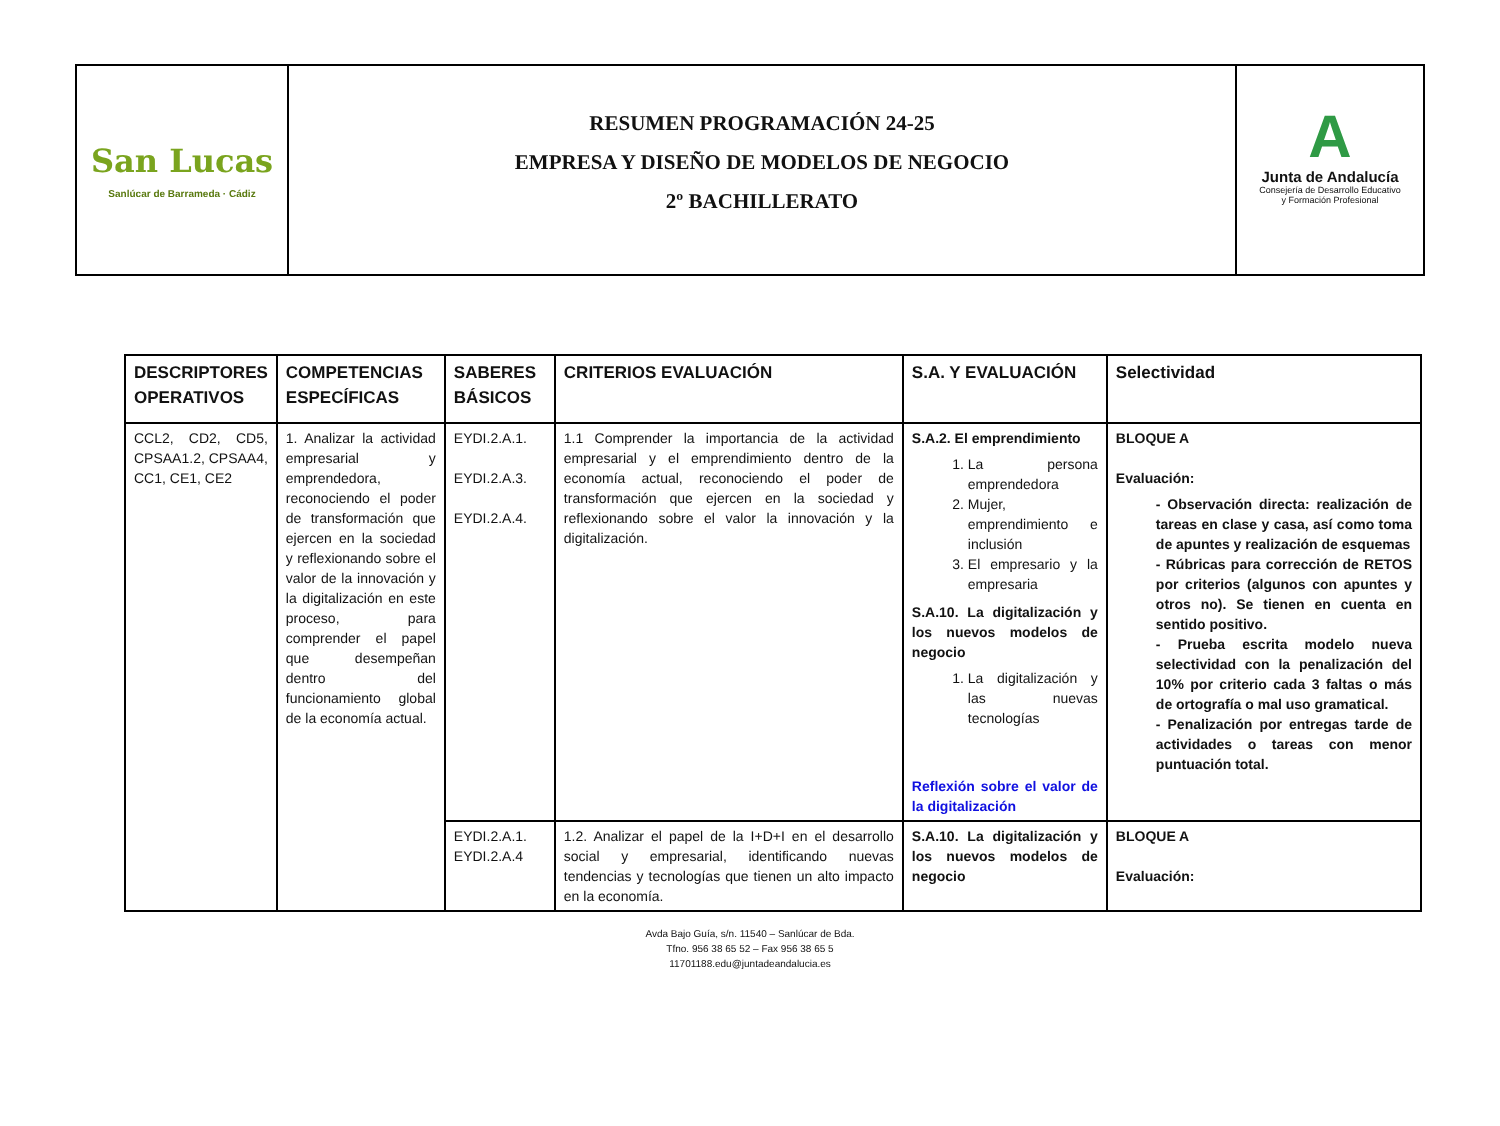San Lucas
Sanlúcar de Barrameda · Cádiz
RESUMEN PROGRAMACIÓN 24-25
EMPRESA Y DISEÑO DE MODELOS DE NEGOCIO
2º BACHILLERATO
A
Junta de Andalucía
Consejería de Desarrollo Educativo
y Formación Profesional
| DESCRIPTORES OPERATIVOS | COMPETENCIAS ESPECÍFICAS | SABERES BÁSICOS | CRITERIOS EVALUACIÓN | S.A. Y EVALUACIÓN | Selectividad |
| --- | --- | --- | --- | --- | --- |
| CCL2, CD2, CD5, CPSAA1.2, CPSAA4, CC1, CE1, CE2 | 1. Analizar la actividad empresarial y emprendedora, reconociendo el poder de transformación que ejercen en la sociedad y reflexionando sobre el valor de la innovación y la digitalización en este proceso, para comprender el papel que desempeñan dentro del funcionamiento global de la economía actual. | EYDI.2.A.1. EYDI.2.A.3. EYDI.2.A.4. | 1.1 Comprender la importancia de la actividad empresarial y el emprendimiento dentro de la economía actual, reconociendo el poder de transformación que ejercen en la sociedad y reflexionando sobre el valor la innovación y la digitalización. | S.A.2. El emprendimiento 1. La persona emprendedora 2. Mujer, emprendimiento e inclusión 3. El empresario y la empresaria S.A.10. La digitalización y los nuevos modelos de negocio 1. La digitalización y las nuevas tecnologías Reflexión sobre el valor de la digitalización | BLOQUE A Evaluación: - Observación directa: realización de tareas en clase y casa, así como toma de apuntes y realización de esquemas - Rúbricas para corrección de RETOS por criterios (algunos con apuntes y otros no). Se tienen en cuenta en sentido positivo. - Prueba escrita modelo nueva selectividad con la penalización del 10% por criterio cada 3 faltas o más de ortografía o mal uso gramatical. - Penalización por entregas tarde de actividades o tareas con menor puntuación total. |
| | | EYDI.2.A.1. EYDI.2.A.4 | 1.2. Analizar el papel de la I+D+I en el desarrollo social y empresarial, identificando nuevas tendencias y tecnologías que tienen un alto impacto en la economía. | S.A.10. La digitalización y los nuevos modelos de negocio | BLOQUE A Evaluación: |
Avda Bajo Guía, s/n. 11540 – Sanlúcar de Bda.
Tfno. 956 38 65 52 – Fax 956 38 65 5
11701188.edu@juntadeandalucia.es